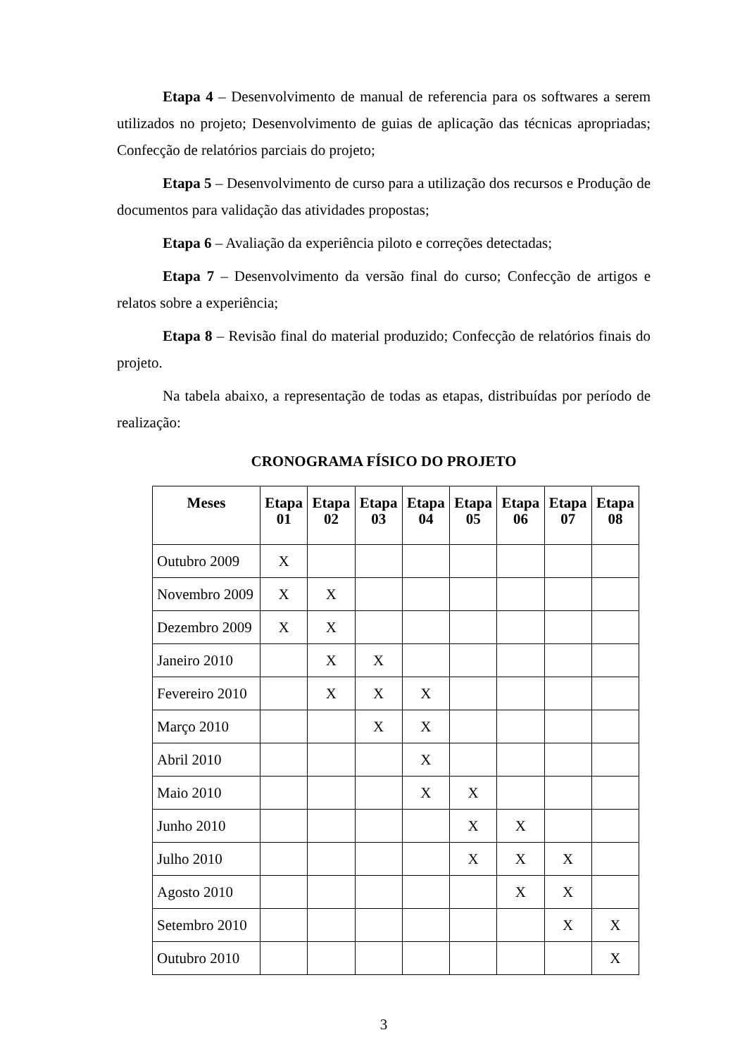Etapa 4 – Desenvolvimento de manual de referencia para os softwares a serem utilizados no projeto; Desenvolvimento de guias de aplicação das técnicas apropriadas; Confecção de relatórios parciais do projeto;
Etapa 5 – Desenvolvimento de curso para a utilização dos recursos e Produção de documentos para validação das atividades propostas;
Etapa 6 – Avaliação da experiência piloto e correções detectadas;
Etapa 7 – Desenvolvimento da versão final do curso; Confecção de artigos e relatos sobre a experiência;
Etapa 8 – Revisão final do material produzido; Confecção de relatórios finais do projeto.
Na tabela abaixo, a representação de todas as etapas, distribuídas por período de realização:
CRONOGRAMA FÍSICO DO PROJETO
| Meses | Etapa 01 | Etapa 02 | Etapa 03 | Etapa 04 | Etapa 05 | Etapa 06 | Etapa 07 | Etapa 08 |
| --- | --- | --- | --- | --- | --- | --- | --- | --- |
| Outubro 2009 | X | | | | | | | |
| Novembro 2009 | X | X | | | | | | |
| Dezembro 2009 | X | X | | | | | | |
| Janeiro 2010 | | X | X | | | | | |
| Fevereiro 2010 | | X | X | X | | | | |
| Março 2010 | | | X | X | | | | |
| Abril 2010 | | | | X | | | | |
| Maio 2010 | | | | X | X | | | |
| Junho 2010 | | | | | X | X | | |
| Julho 2010 | | | | | X | X | X | |
| Agosto 2010 | | | | | | X | X | |
| Setembro 2010 | | | | | | | X | X |
| Outubro 2010 | | | | | | | | X |
3